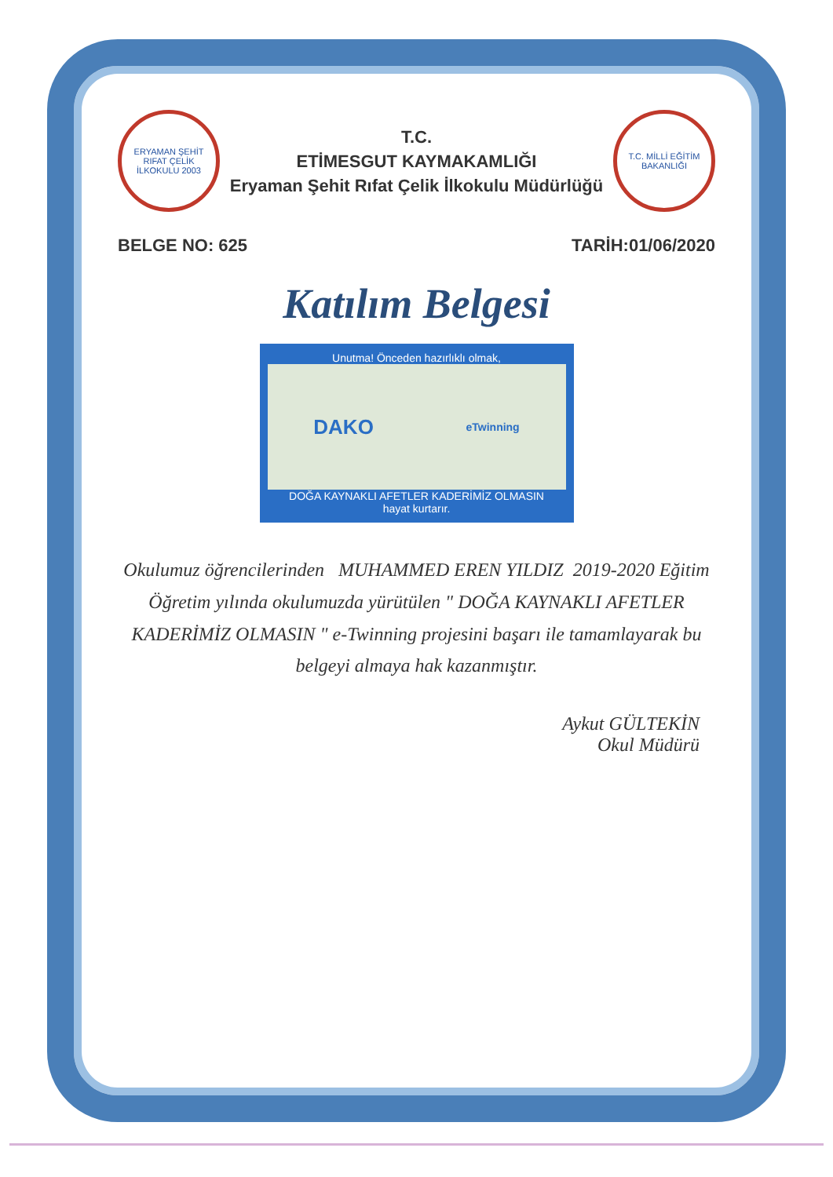ERYAMAN ŞEHİT RIFAT ÇELİK İLKOKULU 2003
T.C.
ETİMESGUT KAYMAKAMLIĞI
Eryaman Şehit Rıfat Çelik İlkokulu Müdürlüğü
T.C. MİLLİ EĞİTİM BAKANLIĞI
BELGE NO: 625 TARİH:01/06/2020
Katılım Belgesi
Unutma! Önceden hazırlıklı olmak,
DAKO eTwinning
DOĞA KAYNAKLI AFETLER KADERİMİZ OLMASIN
hayat kurtarır.
Okulumuz öğrencilerinden MUHAMMED EREN YILDIZ 2019-2020 Eğitim Öğretim yılında okulumuzda yürütülen " DOĞA KAYNAKLI AFETLER KADERİMİZ OLMASIN " e-Twinning projesini başarı ile tamamlayarak bu belgeyi almaya hak kazanmıştır.
Aykut GÜLTEKİN
Okul Müdürü